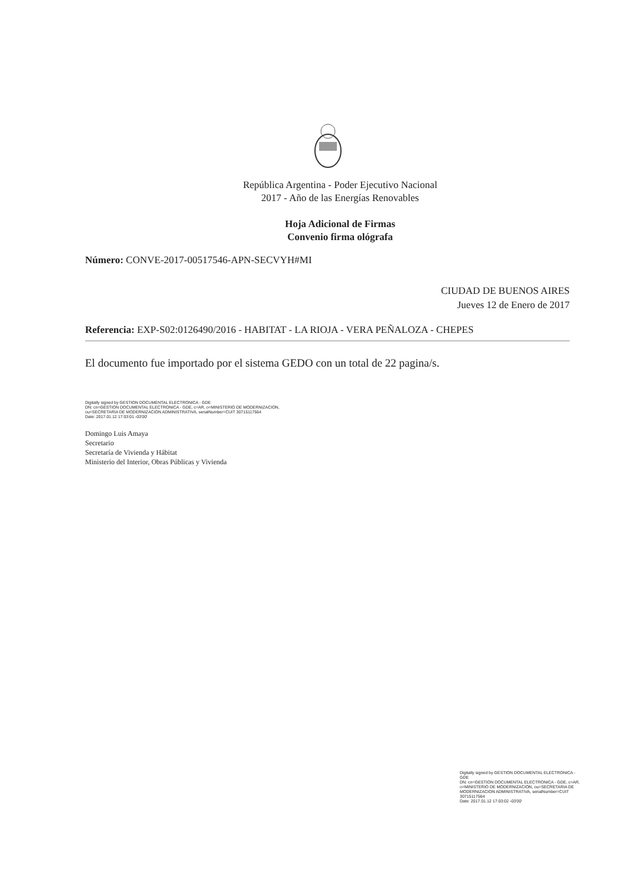República Argentina - Poder Ejecutivo Nacional
2017 - Año de las Energías Renovables
Hoja Adicional de Firmas
Convenio firma ológrafa
Número: CONVE-2017-00517546-APN-SECVYH#MI
CIUDAD DE BUENOS AIRES
Jueves 12 de Enero de 2017
Referencia: EXP-S02:0126490/2016 - HABITAT - LA RIOJA - VERA PEÑALOZA - CHEPES
El documento fue importado por el sistema GEDO con un total de 22 pagina/s.
Digitally signed by GESTION DOCUMENTAL ELECTRONICA - GDE
DN: cn=GESTION DOCUMENTAL ELECTRONICA - GDE, c=AR, o=MINISTERIO DE MODERNIZACION,
ou=SECRETARIA DE MODERNIZACION ADMINISTRATIVA, serialNumber=CUIT 30715117564
Date: 2017.01.12 17:03:01 -03'00'
Domingo Luis Amaya
Secretario
Secretaría de Vivienda y Hábitat
Ministerio del Interior, Obras Públicas y Vivienda
Digitally signed by GESTION DOCUMENTAL ELECTRONICA - GDE
DN: cn=GESTION DOCUMENTAL ELECTRONICA - GDE, c=AR, o=MINISTERIO DE MODERNIZACION, ou=SECRETARIA DE MODERNIZACION ADMINISTRATIVA, serialNumber=CUIT 30715117564
Date: 2017.01.12 17:03:02 -03'00'